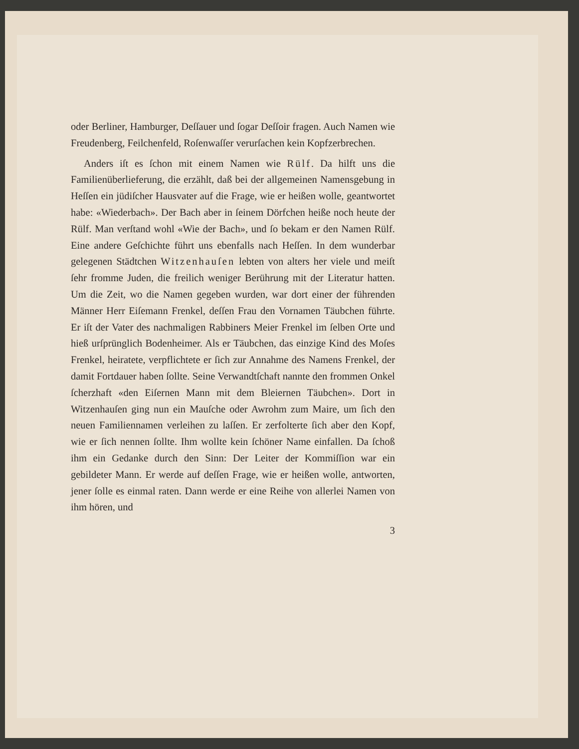oder Berliner, Hamburger, Deſſauer und ſogar Deſſoir fragen. Auch Namen wie Freudenberg, Feilchenfeld, Roſenwaſſer verurſachen kein Kopfzerbrechen.
Anders iſt es ſchon mit einem Namen wie Rülf. Da hilft uns die Familienüberlieferung, die erzählt, daß bei der allgemeinen Namensgebung in Heſſen ein jüdiſcher Hausvater auf die Frage, wie er heißen wolle, geantwortet habe: «Wiederbach». Der Bach aber in ſeinem Dörfchen heiße noch heute der Rülf. Man verſtand wohl «Wie der Bach», und ſo bekam er den Namen Rülf. Eine andere Geſchichte führt uns ebenfalls nach Heſſen. In dem wunderbar gelegenen Städtchen Witzenhauſen lebten von alters her viele und meiſt ſehr fromme Juden, die freilich weniger Berührung mit der Literatur hatten. Um die Zeit, wo die Namen gegeben wurden, war dort einer der führenden Männer Herr Eiſemann Frenkel, deſſen Frau den Vornamen Täubchen führte. Er iſt der Vater des nachmaligen Rabbiners Meier Frenkel im ſelben Orte und hieß urſprünglich Bodenheimer. Als er Täubchen, das einzige Kind des Moſes Frenkel, heiratete, verpflichtete er ſich zur Annahme des Namens Frenkel, der damit Fortdauer haben ſollte. Seine Verwandtſchaft nannte den frommen Onkel ſcherzhaft «den Eiſernen Mann mit dem Bleiernen Täubchen». Dort in Witzenhauſen ging nun ein Mauſche oder Awrohm zum Maire, um ſich den neuen Familiennamen verleihen zu laſſen. Er zerfolterte ſich aber den Kopf, wie er ſich nennen ſollte. Ihm wollte kein ſchöner Name einfallen. Da ſchoß ihm ein Gedanke durch den Sinn: Der Leiter der Kommiſſion war ein gebildeter Mann. Er werde auf deſſen Frage, wie er heißen wolle, antworten, jener ſolle es einmal raten. Dann werde er eine Reihe von allerlei Namen von ihm hören, und
3